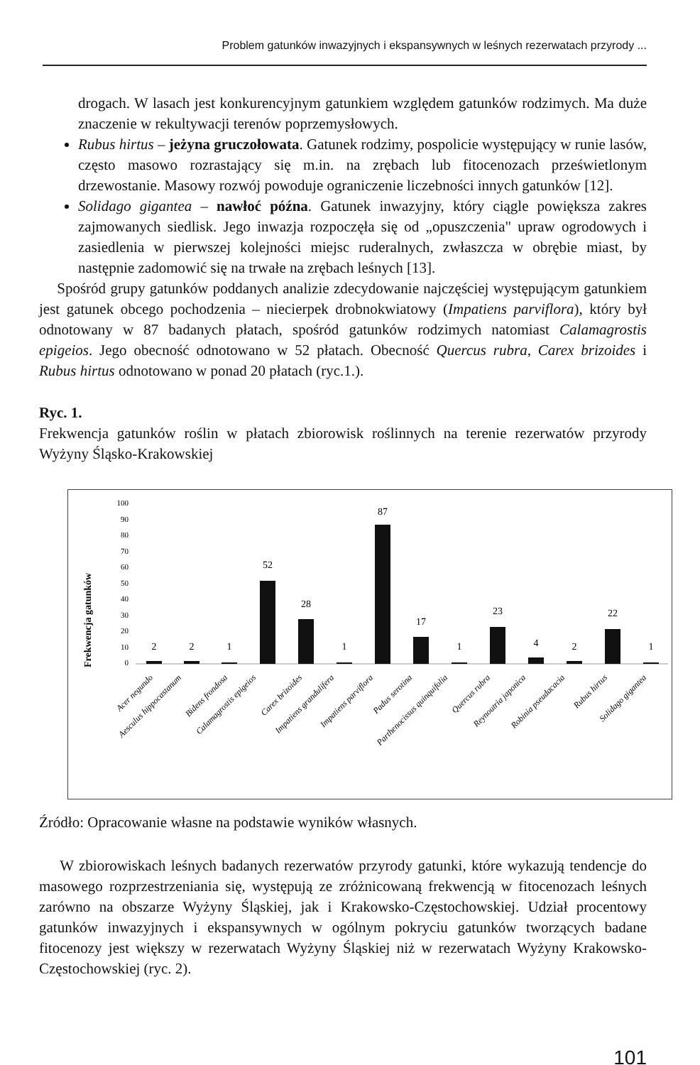Problem gatunków inwazyjnych i ekspansywnych w leśnych rezerwatach przyrody ...
drogach. W lasach jest konkurencyjnym gatunkiem względem gatunków rodzimych. Ma duże znaczenie w rekultywacji terenów poprzemysłowych.
Rubus hirtus – jeżyna gruczołowata. Gatunek rodzimy, pospolicie występujący w runie lasów, często masowo rozrastający się m.in. na zrębach lub fitocenozach prześwietlonym drzewostanie. Masowy rozwój powoduje ograniczenie liczebności innych gatunków [12].
Solidago gigantea – nawłoć późna. Gatunek inwazyjny, który ciągle powiększa zakres zajmowanych siedlisk. Jego inwazja rozpoczęła się od „opuszczenia" upraw ogrodowych i zasiedlenia w pierwszej kolejności miejsc ruderalnych, zwłaszcza w obrębie miast, by następnie zadomowić się na trwałe na zrębach leśnych [13].
Spośród grupy gatunków poddanych analizie zdecydowanie najczęściej występującym gatunkiem jest gatunek obcego pochodzenia – niecierpek drobnokwiatowy (Impatiens parviflora), który był odnotowany w 87 badanych płatach, spośród gatunków rodzimych natomiast Calamagrostis epigeios. Jego obecność odnotowano w 52 płatach. Obecność Quercus rubra, Carex brizoides i Rubus hirtus odnotowano w ponad 20 płatach (ryc.1.).
Ryc. 1.
Frekwencja gatunków roślin w płatach zbiorowisk roślinnych na terenie rezerwatów przyrody Wyżyny Śląsko-Krakowskiej
Frekwencja gatunków
100
90
80
70
60
50
40
30
20
10
0
2
2
1
52
28
1
87
17
1
23
4
2
22
1
Acer negundo
Aesculus hippocastanum
Bidens frondosa
Calamagrostis epigeios
Carex brizoides
Impatiens grandulifera
Impatiens parviflora
Padus serotina
Parthenocissus quinquifolia
Quercus rubra
Reynoutria japonica
Robinia pseudacacia
Rubus hirtus
Solidago gigantea
Źródło: Opracowanie własne na podstawie wyników własnych.
W zbiorowiskach leśnych badanych rezerwatów przyrody gatunki, które wykazują tendencje do masowego rozprzestrzeniania się, występują ze zróżnicowaną frekwencją w fitocenozach leśnych zarówno na obszarze Wyżyny Śląskiej, jak i Krakowsko-Częstochowskiej. Udział procentowy gatunków inwazyjnych i ekspansywnych w ogólnym pokryciu gatunków tworzących badane fitocenozy jest większy w rezerwatach Wyżyny Śląskiej niż w rezerwatach Wyżyny Krakowsko-Częstochowskiej (ryc. 2).
101